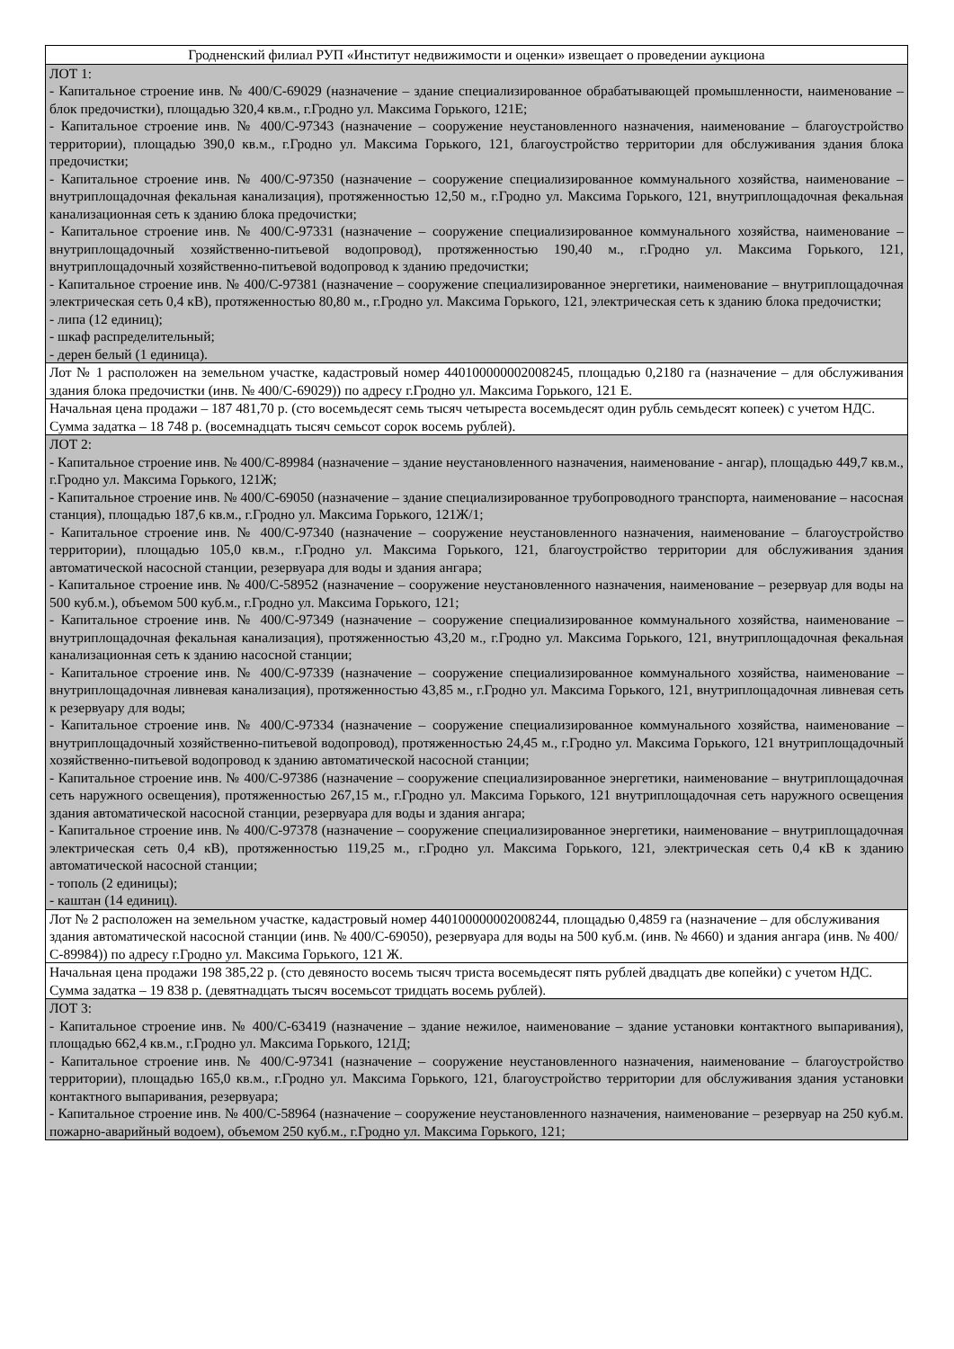| Гродненский филиал РУП «Институт недвижимости и оценки» извещает о проведении аукциона |
| ЛОТ 1: - Капитальное строение инв. № 400/С-69029 (назначение – здание специализированное обрабатывающей промышленности, наименование – блок предочистки), площадью 320,4 кв.м., г.Гродно ул. Максима Горького, 121Е; - Капитальное строение инв. № 400/С-97343 (назначение – сооружение неустановленного назначения, наименование – благоустройство территории), площадью 390,0 кв.м., г.Гродно ул. Максима Горького, 121, благоустройство территории для обслуживания здания блока предочистки; - Капитальное строение инв. № 400/С-97350 (назначение – сооружение специализированное коммунального хозяйства, наименование – внутриплощадочная фекальная канализация), протяженностью 12,50 м., г.Гродно ул. Максима Горького, 121, внутриплощадочная фекальная канализационная сеть к зданию блока предочистки; - Капитальное строение инв. № 400/С-97331 (назначение – сооружение специализированное коммунального хозяйства, наименование – внутриплощадочный хозяйственно-питьевой водопровод), протяженностью 190,40 м., г.Гродно ул. Максима Горького, 121, внутриплощадочный хозяйственно-питьевой водопровод к зданию предочистки; - Капитальное строение инв. № 400/С-97381 (назначение – сооружение специализированное энергетики, наименование – внутриплощадочная электрическая сеть 0,4 кВ), протяженностью 80,80 м., г.Гродно ул. Максима Горького, 121, электрическая сеть к зданию блока предочистки; - липа (12 единиц); - шкаф распределительный; - дерен белый (1 единица). |
| Лот № 1 расположен на земельном участке, кадастровый номер 440100000002008245, площадью 0,2180 га (назначение – для обслуживания здания блока предочистки (инв. № 400/С-69029)) по адресу г.Гродно ул. Максима Горького, 121 Е. |
| Начальная цена продажи – 187 481,70 р. (сто восемьдесят семь тысяч четыреста восемьдесят один рубль семьдесят копеек) с учетом НДС. Сумма задатка – 18 748 р. (восемнадцать тысяч семьсот сорок восемь рублей). |
| ЛОТ 2: - Капитальное строение инв. № 400/С-89984 (назначение – здание неустановленного назначения, наименование - ангар), площадью 449,7 кв.м., г.Гродно ул. Максима Горького, 121Ж; - Капитальное строение инв. № 400/С-69050 (назначение – здание специализированное трубопроводного транспорта, наименование – насосная станция), площадью 187,6 кв.м., г.Гродно ул. Максима Горького, 121Ж/1; - Капитальное строение инв. № 400/С-97340 (назначение – сооружение неустановленного назначения, наименование – благоустройство территории), площадью 105,0 кв.м., г.Гродно ул. Максима Горького, 121, благоустройство территории для обслуживания здания автоматической насосной станции, резервуара для воды и здания ангара; - Капитальное строение инв. № 400/С-58952 (назначение – сооружение неустановленного назначения, наименование – резервуар для воды на 500 куб.м.), объемом 500 куб.м., г.Гродно ул. Максима Горького, 121; - Капитальное строение инв. № 400/С-97349 (назначение – сооружение специализированное коммунального хозяйства, наименование – внутриплощадочная фекальная канализация), протяженностью 43,20 м., г.Гродно ул. Максима Горького, 121, внутриплощадочная фекальная канализационная сеть к зданию насосной станции; - Капитальное строение инв. № 400/С-97339 (назначение – сооружение специализированное коммунального хозяйства, наименование – внутриплощадочная ливневая канализация), протяженностью 43,85 м., г.Гродно ул. Максима Горького, 121, внутриплощадочная ливневая сеть к резервуару для воды; - Капитальное строение инв. № 400/С-97334 (назначение – сооружение специализированное коммунального хозяйства, наименование – внутриплощадочный хозяйственно-питьевой водопровод), протяженностью 24,45 м., г.Гродно ул. Максима Горького, 121 внутриплощадочный хозяйственно-питьевой водопровод к зданию автоматической насосной станции; - Капитальное строение инв. № 400/С-97386 (назначение – сооружение специализированное энергетики, наименование – внутриплощадочная сеть наружного освещения), протяженностью 267,15 м., г.Гродно ул. Максима Горького, 121 внутриплощадочная сеть наружного освещения здания автоматической насосной станции, резервуара для воды и здания ангара; - Капитальное строение инв. № 400/С-97378 (назначение – сооружение специализированное энергетики, наименование – внутриплощадочная электрическая сеть 0,4 кВ), протяженностью 119,25 м., г.Гродно ул. Максима Горького, 121, электрическая сеть 0,4 кВ к зданию автоматической насосной станции; - тополь (2 единицы); - каштан (14 единиц). |
| Лот № 2 расположен на земельном участке, кадастровый номер 440100000002008244, площадью 0,4859 га (назначение – для обслуживания здания автоматической насосной станции (инв. № 400/С-69050), резервуара для воды на 500 куб.м. (инв. № 4660) и здания ангара (инв. № 400/С-89984)) по адресу г.Гродно ул. Максима Горького, 121 Ж. |
| Начальная цена продажи 198 385,22 р. (сто девяносто восемь тысяч триста восемьдесят пять рублей двадцать две копейки) с учетом НДС. Сумма задатка – 19 838 р. (девятнадцать тысяч восемьсот тридцать восемь рублей). |
| ЛОТ 3: - Капитальное строение инв. № 400/С-63419 (назначение – здание нежилое, наименование – здание установки контактного выпаривания), площадью 662,4 кв.м., г.Гродно ул. Максима Горького, 121Д; - Капитальное строение инв. № 400/С-97341 (назначение – сооружение неустановленного назначения, наименование – благоустройство территории), площадью 165,0 кв.м., г.Гродно ул. Максима Горького, 121, благоустройство территории для обслуживания здания установки контактного выпаривания, резервуара; - Капитальное строение инв. № 400/С-58964 (назначение – сооружение неустановленного назначения, наименование – резервуар на 250 куб.м. пожарно-аварийный водоем), объемом 250 куб.м., г.Гродно ул. Максима Горького, 121; |